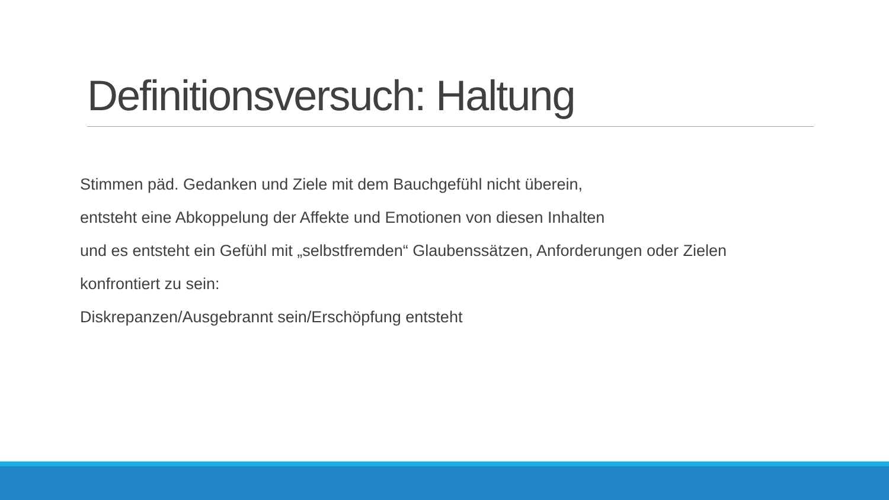Definitionsversuch: Haltung
Stimmen päd. Gedanken und Ziele mit dem Bauchgefühl nicht überein,
entsteht eine Abkoppelung der Affekte und Emotionen von diesen Inhalten
und es entsteht ein Gefühl mit „selbstfremden“ Glaubenssätzen, Anforderungen oder Zielen
konfrontiert zu sein:
Diskrepanzen/Ausgebrannt sein/Erschöpfung entsteht